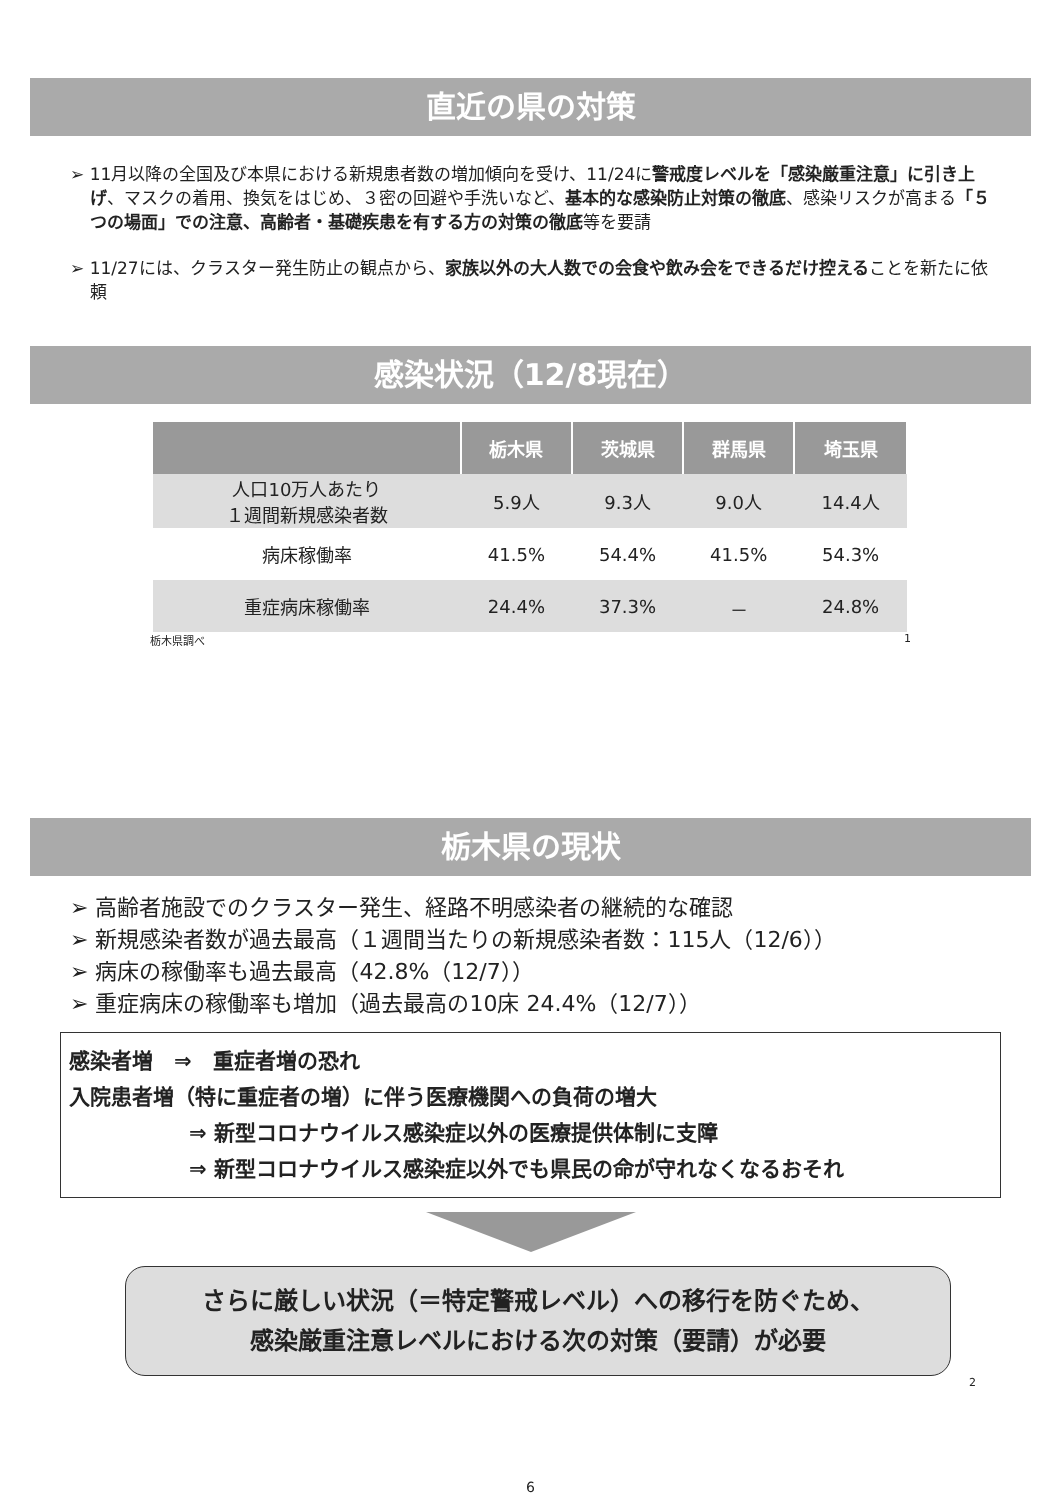直近の県の対策
➢ 11月以降の全国及び本県における新規患者数の増加傾向を受け、11/24に警戒度レベルを「感染厳重注意」に引き上げ、マスクの着用、換気をはじめ、３密の回避や手洗いなど、基本的な感染防止対策の徹底、感染リスクが高まる「５つの場面」での注意、高齢者・基礎疾患を有する方の対策の徹底等を要請
➢ 11/27には、クラスター発生防止の観点から、家族以外の大人数での会食や飲み会をできるだけ控えることを新たに依頼
感染状況（12/8現在）
| | 栃木県 | 茨城県 | 群馬県 | 埼玉県 |
| --- | --- | --- | --- | --- |
| 人口10万人あたり １週間新規感染者数 | 5.9人 | 9.3人 | 9.0人 | 14.4人 |
| 病床稼働率 | 41.5% | 54.4% | 41.5% | 54.3% |
| 重症病床稼働率 | 24.4% | 37.3% | － | 24.8% |
栃木県調べ 1
栃木県の現状
➢ 高齢者施設でのクラスター発生、経路不明感染者の継続的な確認
➢ 新規感染者数が過去最高（１週間当たりの新規感染者数：115人（12/6））
➢ 病床の稼働率も過去最高（42.8%（12/7））
➢ 重症病床の稼働率も増加（過去最高の10床 24.4%（12/7））
感染者増　⇒　重症者増の恐れ
入院患者増（特に重症者の増）に伴う医療機関への負荷の増大
⇒ 新型コロナウイルス感染症以外の医療提供体制に支障
⇒ 新型コロナウイルス感染症以外でも県民の命が守れなくなるおそれ
さらに厳しい状況（＝特定警戒レベル）への移行を防ぐため、
感染厳重注意レベルにおける次の対策（要請）が必要
2
6